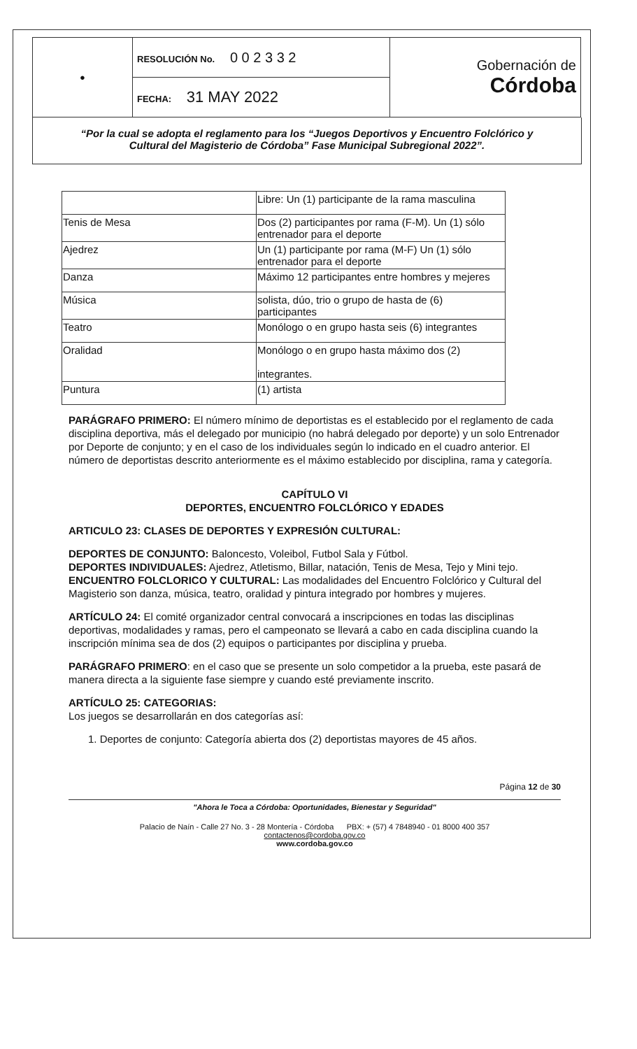| ● | RESOLUCIÓN No. 0 0 2 3 3 2 | Gobernación de Córdoba |
| | FECHA: 31 MAY 2022 | |
“Por la cual se adopta el reglamento para los “Juegos Deportivos y Encuentro Folclórico y Cultural del Magisterio de Córdoba” Fase Municipal Subregional 2022”.
| | Libre: Un (1) participante de la rama masculina |
| Tenis de Mesa | Dos (2) participantes por rama (F-M). Un (1) sólo entrenador para el deporte |
| Ajedrez | Un (1) participante por rama (M-F) Un (1) sólo entrenador para el deporte |
| Danza | Máximo 12 participantes entre hombres y mejeres |
| Música | solista, dúo, trio o grupo de hasta de (6) participantes |
| Teatro | Monólogo o en grupo hasta seis (6) integrantes |
| Oralidad | Monólogo o en grupo hasta máximo dos (2) integrantes. |
| Puntura | (1) artista |
PARÁGRAFO PRIMERO: El número mínimo de deportistas es el establecido por el reglamento de cada disciplina deportiva, más el delegado por municipio (no habrá delegado por deporte) y un solo Entrenador por Deporte de conjunto; y en el caso de los individuales según lo indicado en el cuadro anterior. El número de deportistas descrito anteriormente es el máximo establecido por disciplina, rama y categoría.
CAPÍTULO VI
DEPORTES, ENCUENTRO FOLCLÓRICO Y EDADES
ARTICULO 23: CLASES DE DEPORTES Y EXPRESIÓN CULTURAL:
DEPORTES DE CONJUNTO: Baloncesto, Voleibol, Futbol Sala y Fútbol.
DEPORTES INDIVIDUALES: Ajedrez, Atletismo, Billar, natación, Tenis de Mesa, Tejo y Mini tejo.
ENCUENTRO FOLCLORICO Y CULTURAL: Las modalidades del Encuentro Folclórico y Cultural del Magisterio son danza, música, teatro, oralidad y pintura integrado por hombres y mujeres.
ARTÍCULO 24: El comité organizador central convocará a inscripciones en todas las disciplinas deportivas, modalidades y ramas, pero el campeonato se llevará a cabo en cada disciplina cuando la inscripción mínima sea de dos (2) equipos o participantes por disciplina y prueba.
PARÁGRAFO PRIMERO: en el caso que se presente un solo competidor a la prueba, este pasará de manera directa a la siguiente fase siempre y cuando esté previamente inscrito.
ARTÍCULO 25: CATEGORIAS:
Los juegos se desarrollarán en dos categorías así:
1. Deportes de conjunto: Categoría abierta dos (2) deportistas mayores de 45 años.
Página 12 de 30
"Ahora le Toca a Córdoba: Oportunidades, Bienestar y Seguridad"
Palacio de Naín - Calle 27 No. 3 - 28 Montería - Córdoba PBX: + (57) 4 7848940 - 01 8000 400 357
contactenos@cordoba.gov.co
www.cordoba.gov.co